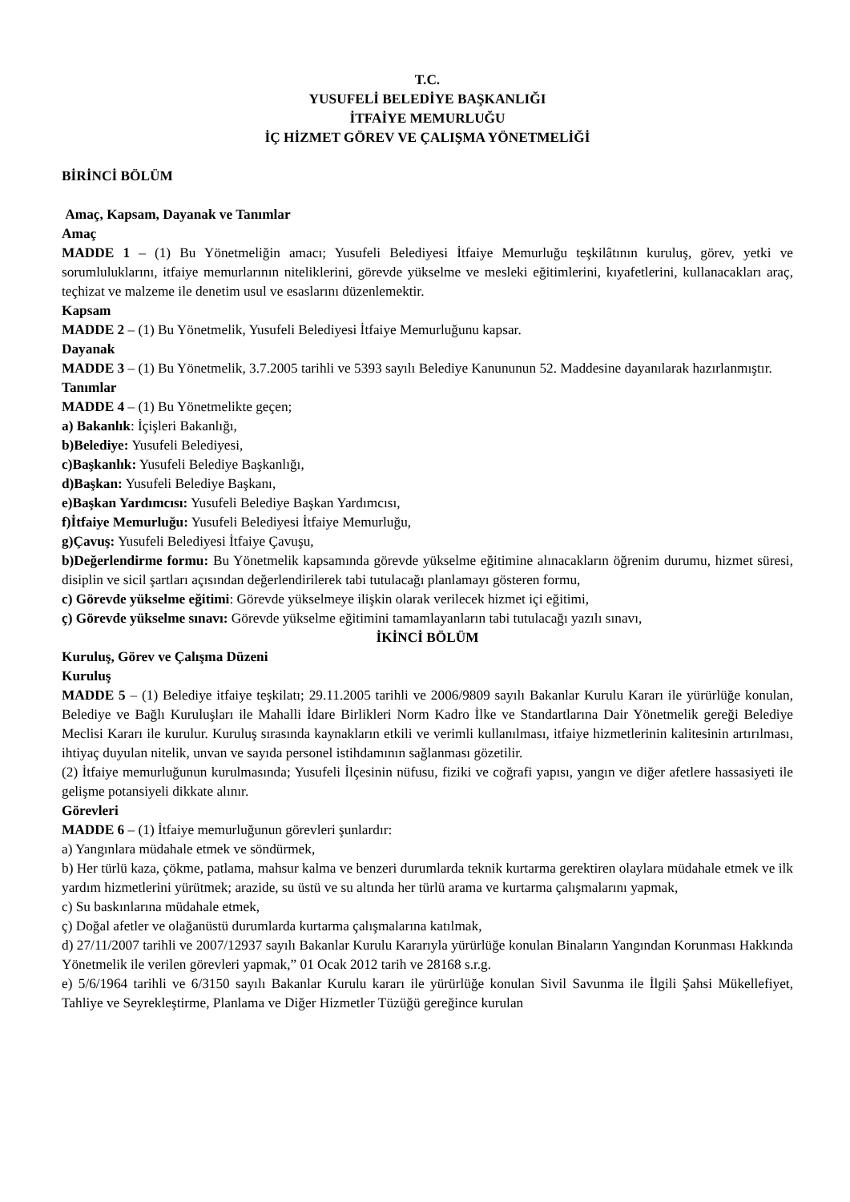T.C.
YUSUFELİ BELEDİYE BAŞKANLIĞI
İTFAİYE MEMURLUĞU
İÇ HİZMET GÖREV VE ÇALIŞMA YÖNETMELİĞİ
BİRİNCİ BÖLÜM
Amaç, Kapsam, Dayanak ve Tanımlar
Amaç
MADDE 1 – (1) Bu Yönetmeliğin amacı; Yusufeli Belediyesi İtfaiye Memurluğu teşkilâtının kuruluş, görev, yetki ve sorumluluklarını, itfaiye memurlarının niteliklerini, görevde yükselme ve mesleki eğitimlerini, kıyafetlerini, kullanacakları araç, teçhizat ve malzeme ile denetim usul ve esaslarını düzenlemektir.
Kapsam
MADDE 2 – (1) Bu Yönetmelik, Yusufeli Belediyesi İtfaiye Memurluğunu kapsar.
Dayanak
MADDE 3 – (1) Bu Yönetmelik, 3.7.2005 tarihli ve 5393 sayılı Belediye Kanununun 52. Maddesine dayanılarak hazırlanmıştır.
Tanımlar
MADDE 4 – (1) Bu Yönetmelikte geçen;
a) Bakanlık: İçişleri Bakanlığı,
b)Belediye: Yusufeli Belediyesi,
c)Başkanlık: Yusufeli Belediye Başkanlığı,
d)Başkan: Yusufeli Belediye Başkanı,
e)Başkan Yardımcısı: Yusufeli Belediye Başkan Yardımcısı,
f)İtfaiye Memurluğu: Yusufeli Belediyesi İtfaiye Memurluğu,
g)Çavuş: Yusufeli Belediyesi İtfaiye Çavuşu,
b)Değerlendirme formu: Bu Yönetmelik kapsamında görevde yükselme eğitimine alınacakların öğrenim durumu, hizmet süresi, disiplin ve sicil şartları açısından değerlendirilerek tabi tutulacağı planlamayı gösteren formu,
c) Görevde yükselme eğitimi: Görevde yükselmeye ilişkin olarak verilecek hizmet içi eğitimi,
ç) Görevde yükselme sınavı: Görevde yükselme eğitimini tamamlayanların tabi tutulacağı yazılı sınavı,
İKİNCİ BÖLÜM
Kuruluş, Görev ve Çalışma Düzeni
Kuruluş
MADDE 5 – (1) Belediye itfaiye teşkilatı; 29.11.2005 tarihli ve 2006/9809 sayılı Bakanlar Kurulu Kararı ile yürürlüğe konulan, Belediye ve Bağlı Kuruluşları ile Mahalli İdare Birlikleri Norm Kadro İlke ve Standartlarına Dair Yönetmelik gereği Belediye Meclisi Kararı ile kurulur. Kuruluş sırasında kaynakların etkili ve verimli kullanılması, itfaiye hizmetlerinin kalitesinin artırılması, ihtiyaç duyulan nitelik, unvan ve sayıda personel istihdamının sağlanması gözetilir.
(2) İtfaiye memurluğunun kurulmasında; Yusufeli İlçesinin nüfusu, fiziki ve coğrafi yapısı, yangın ve diğer afetlere hassasiyeti ile gelişme potansiyeli dikkate alınır.
Görevleri
MADDE 6 – (1) İtfaiye memurluğunun görevleri şunlardır:
a) Yangınlara müdahale etmek ve söndürmek,
b) Her türlü kaza, çökme, patlama, mahsur kalma ve benzeri durumlarda teknik kurtarma gerektiren olaylara müdahale etmek ve ilk yardım hizmetlerini yürütmek; arazide, su üstü ve su altında her türlü arama ve kurtarma çalışmalarını yapmak,
c) Su baskınlarına müdahale etmek,
ç) Doğal afetler ve olağanüstü durumlarda kurtarma çalışmalarına katılmak,
d) 27/11/2007 tarihli ve 2007/12937 sayılı Bakanlar Kurulu Kararıyla yürürlüğe konulan Binaların Yangından Korunması Hakkında Yönetmelik ile verilen görevleri yapmak,” 01 Ocak 2012 tarih ve 28168 s.r.g.
e) 5/6/1964 tarihli ve 6/3150 sayılı Bakanlar Kurulu kararı ile yürürlüğe konulan Sivil Savunma ile İlgili Şahsi Mükellefiyet, Tahliye ve Seyrekleştirme, Planlama ve Diğer Hizmetler Tüzüğü gereğince kurulan